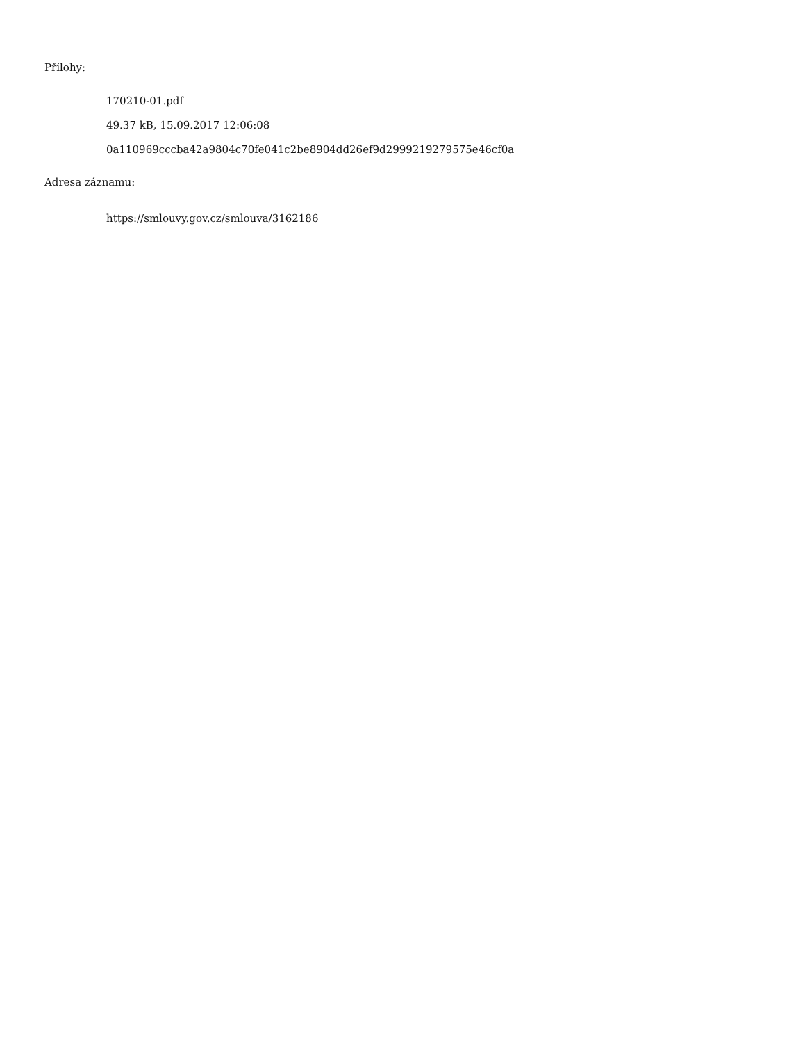Přílohy:
170210-01.pdf
49.37 kB, 15.09.2017 12:06:08
0a110969cccba42a9804c70fe041c2be8904dd26ef9d2999219279575e46cf0a
Adresa záznamu:
https://smlouvy.gov.cz/smlouva/3162186